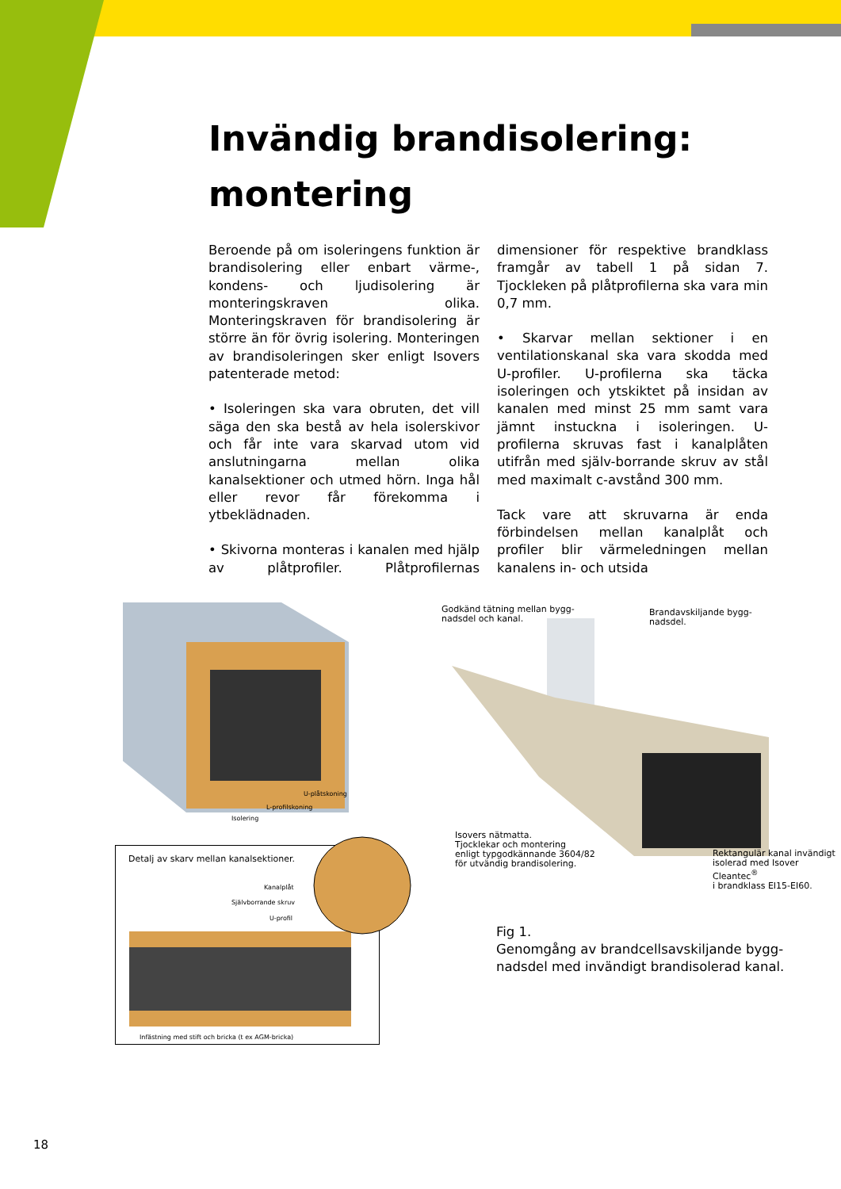Invändig brandisolering:
montering
Beroende på om isoleringens funktion är brandisolering eller enbart värme-, kondens- och ljudisolering är monteringskraven olika. Monteringskraven för brandisolering är större än för övrig isolering. Monteringen av brandisoleringen sker enligt Isovers patenterade metod:
• Isoleringen ska vara obruten, det vill säga den ska bestå av hela isolerskivor och får inte vara skarvad utom vid anslutningarna mellan olika kanalsektioner och utmed hörn. Inga hål eller revor får förekomma i ytbeklädnaden.
• Skivorna monteras i kanalen med hjälp av plåtprofiler. Plåtprofilernas dimensioner för respektive brandklass framgår av tabell 1 på sidan 7. Tjockleken på plåtprofilerna ska vara min 0,7 mm.
• Skarvar mellan sektioner i en ventilationskanal ska vara skodda med U-profiler. U-profilerna ska täcka isoleringen och ytskiktet på insidan av kanalen med minst 25 mm samt vara jämnt instuckna i isoleringen. U-profilerna skruvas fast i kanalplåten utifrån med själv-borrande skruv av stål med maximalt c-avstånd 300 mm.
Tack vare att skruvarna är enda förbindelsen mellan kanalplåt och profiler blir värmeledningen mellan kanalens in- och utsida
U-plåtskoning
L-profilskoning
Isolering
Godkänd tätning mellan bygg-
nadsdel och kanal.
Brandavskiljande bygg-
nadsdel.
Isovers nätmatta.
Tjocklekar och montering
enligt typgodkännande 3604/82
för utvändig brandisolering.
Rektangulär kanal invändigt
isolerad med Isover Cleantec<sup>®</sup>
i brandklass EI15-EI60.
Detalj av skarv mellan kanalsektioner.
Kanalplåt
Självborrande skruv
U-profil
Infästning med stift och bricka (t ex AGM-bricka)
Fig 1.
Genomgång av brandcellsavskiljande bygg-
nadsdel med invändigt brandisolerad kanal.
18